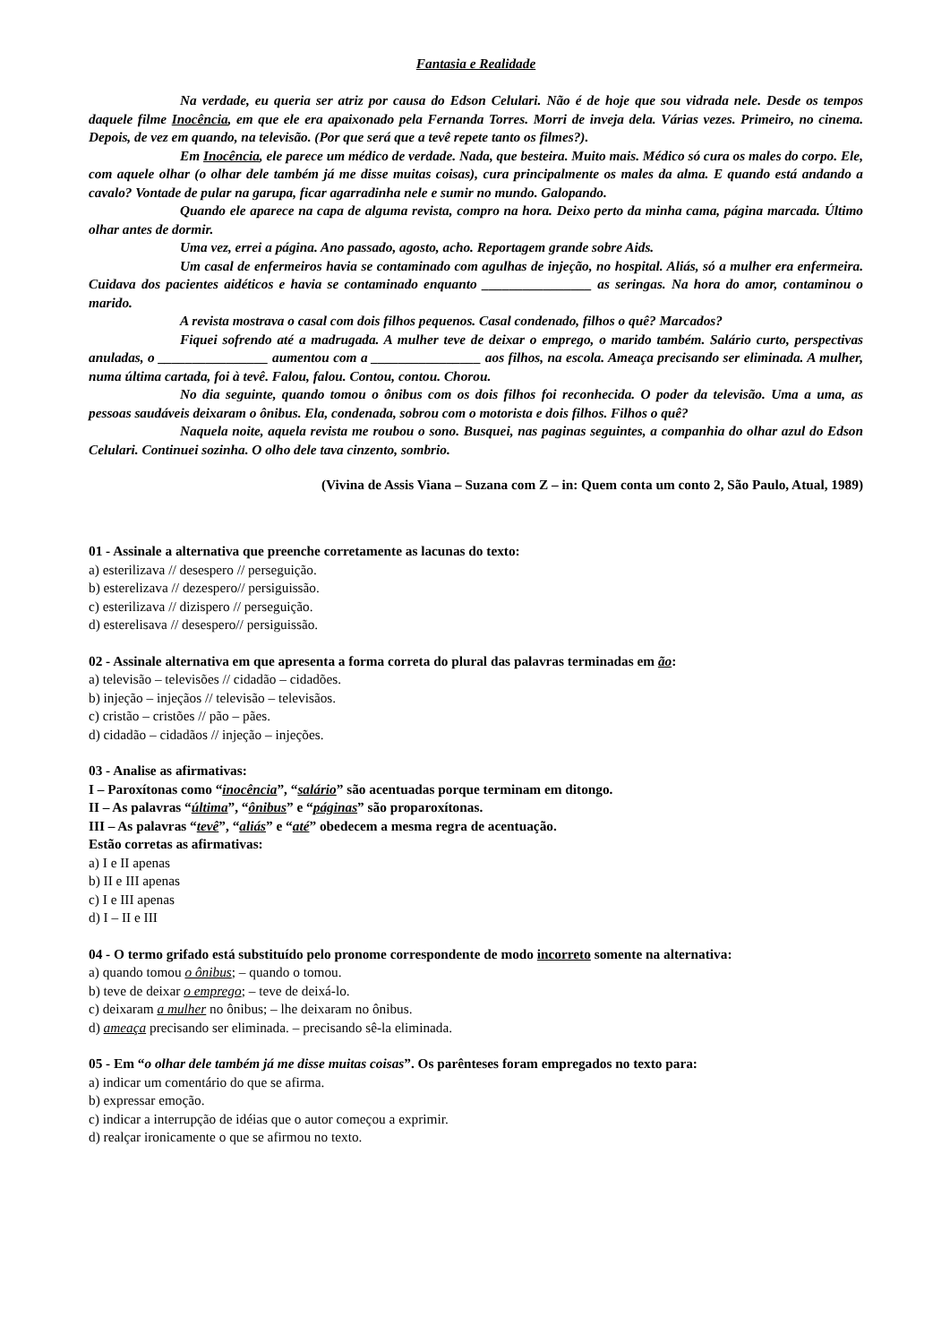Fantasia e Realidade
Na verdade, eu queria ser atriz por causa do Edson Celulari. Não é de hoje que sou vidrada nele. Desde os tempos daquele filme Inocência, em que ele era apaixonado pela Fernanda Torres. Morri de inveja dela. Várias vezes. Primeiro, no cinema. Depois, de vez em quando, na televisão. (Por que será que a tevê repete tanto os filmes?).
Em Inocência, ele parece um médico de verdade. Nada, que besteira. Muito mais. Médico só cura os males do corpo. Ele, com aquele olhar (o olhar dele também já me disse muitas coisas), cura principalmente os males da alma. E quando está andando a cavalo? Vontade de pular na garupa, ficar agarradinha nele e sumir no mundo. Galopando.
Quando ele aparece na capa de alguma revista, compro na hora. Deixo perto da minha cama, página marcada. Último olhar antes de dormir.
Uma vez, errei a página. Ano passado, agosto, acho. Reportagem grande sobre Aids.
Um casal de enfermeiros havia se contaminado com agulhas de injeção, no hospital. Aliás, só a mulher era enfermeira. Cuidava dos pacientes aidéticos e havia se contaminado enquanto ________________ as seringas. Na hora do amor, contaminou o marido.
A revista mostrava o casal com dois filhos pequenos. Casal condenado, filhos o quê? Marcados?
Fiquei sofrendo até a madrugada. A mulher teve de deixar o emprego, o marido também. Salário curto, perspectivas anuladas, o ________________ aumentou com a ________________ aos filhos, na escola. Ameaça precisando ser eliminada. A mulher, numa última cartada, foi à tevê. Falou, falou. Contou, contou. Chorou.
No dia seguinte, quando tomou o ônibus com os dois filhos foi reconhecida. O poder da televisão. Uma a uma, as pessoas saudáveis deixaram o ônibus. Ela, condenada, sobrou com o motorista e dois filhos. Filhos o quê?
Naquela noite, aquela revista me roubou o sono. Busquei, nas paginas seguintes, a companhia do olhar azul do Edson Celulari. Continuei sozinha. O olho dele tava cinzento, sombrio.
(Vivina de Assis Viana – Suzana com Z – in: Quem conta um conto 2, São Paulo, Atual, 1989)
01 - Assinale a alternativa que preenche corretamente as lacunas do texto:
a) esterilizava // desespero // perseguição.
b) esterelizava // dezespero// persiguissão.
c) esterilizava // dizispero // perseguição.
d) esterelisava // desespero// persiguissão.
02 - Assinale alternativa em que apresenta a forma correta do plural das palavras terminadas em ão:
a) televisão – televisões // cidadão – cidadões.
b) injeção – injeçãos // televisão – televisãos.
c) cristão – cristões // pão – pães.
d) cidadão – cidadãos // injeção – injeções.
03 - Analise as afirmativas:
I – Paroxítonas como “inocência”, “salário” são acentuadas porque terminam em ditongo.
II – As palavras “última”, “ônibus” e “páginas” são proparoxítonas.
III – As palavras “tevê”, “aliás” e “até” obedecem a mesma regra de acentuação.
Estão corretas as afirmativas:
a) I e II apenas
b) II e III apenas
c) I e III apenas
d) I – II e III
04 - O termo grifado está substituído pelo pronome correspondente de modo incorreto somente na alternativa:
a) quando tomou o ônibus; – quando o tomou.
b) teve de deixar o emprego; – teve de deixá-lo.
c) deixaram a mulher no ônibus; – lhe deixaram no ônibus.
d) ameaça precisando ser eliminada. – precisando sê-la eliminada.
05 - Em “o olhar dele também já me disse muitas coisas”. Os parênteses foram empregados no texto para:
a) indicar um comentário do que se afirma.
b) expressar emoção.
c) indicar a interrupção de idéias que o autor começou a exprimir.
d) realçar ironicamente o que se afirmou no texto.